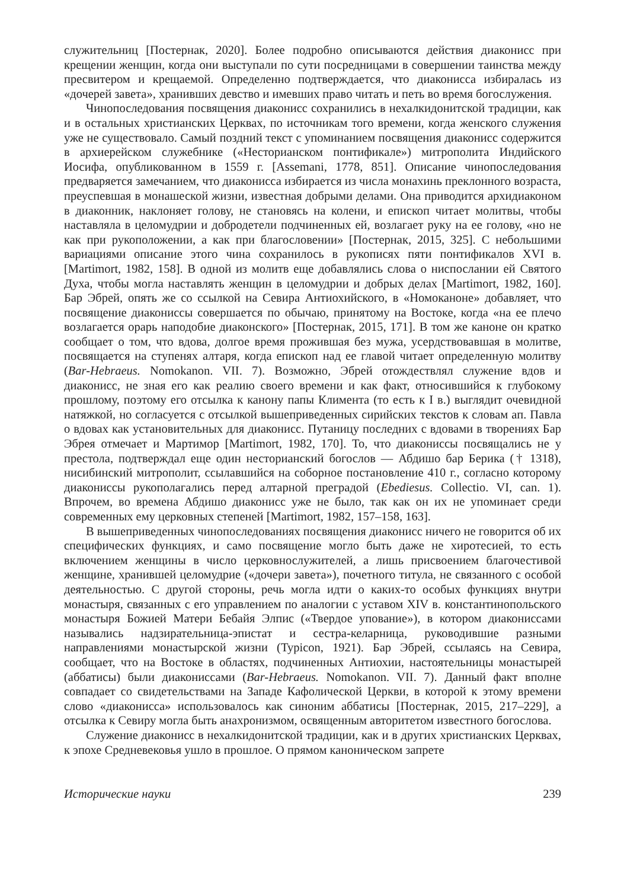служительниц [Постернак, 2020]. Более подробно описываются действия диаконисс при крещении женщин, когда они выступали по сути посредницами в совершении таинства между пресвитером и крещаемой. Определенно подтверждается, что диаконисса избиралась из «дочерей завета», хранивших девство и имевших право читать и петь во время богослужения.
Чинопоследования посвящения диаконисс сохранились в нехалкидонитской традиции, как и в остальных христианских Церквах, по источникам того времени, когда женского служения уже не существовало. Самый поздний текст с упоминанием посвящения диаконисс содержится в архиерейском служебнике («Несторианском понтификале») митрополита Индийского Иосифа, опубликованном в 1559 г. [Assemani, 1778, 851]. Описание чинопоследования предваряется замечанием, что диаконисса избирается из числа монахинь преклонного возраста, преуспевшая в монашеской жизни, известная добрыми делами. Она приводится архидиаконом в диаконник, наклоняет голову, не становясь на колени, и епископ читает молитвы, чтобы наставляла в целомудрии и добродетели подчиненных ей, возлагает руку на ее голову, «но не как при рукоположении, а как при благословении» [Постернак, 2015, 325]. С небольшими вариациями описание этого чина сохранилось в рукописях пяти понтификалов XVI в. [Martimort, 1982, 158]. В одной из молитв еще добавлялись слова о ниспослании ей Святого Духа, чтобы могла наставлять женщин в целомудрии и добрых делах [Martimort, 1982, 160]. Бар Эбрей, опять же со ссылкой на Севира Антиохийского, в «Номоканоне» добавляет, что посвящение диакониссы совершается по обычаю, принятому на Востоке, когда «на ее плечо возлагается орарь наподобие диаконского» [Постернак, 2015, 171]. В том же каноне он кратко сообщает о том, что вдова, долгое время прожившая без мужа, усердствовавшая в молитве, посвящается на ступенях алтаря, когда епископ над ее главой читает определенную молитву (Bar-Hebraeus. Nomokanon. VII. 7). Возможно, Эбрей отождествлял служение вдов и диаконисс, не зная его как реалию своего времени и как факт, относившийся к глубокому прошлому, поэтому его отсылка к канону папы Климента (то есть к I в.) выглядит очевидной натяжкой, но согласуется с отсылкой вышеприведенных сирийских текстов к словам ап. Павла о вдовах как установительных для диаконисс. Путаницу последних с вдовами в творениях Бар Эбрея отмечает и Мартимор [Martimort, 1982, 170]. То, что диакониссы посвящались не у престола, подтверждал еще один несторианский богослов — Абдишо бар Берика († 1318), нисибинский митрополит, ссылавшийся на соборное постановление 410 г., согласно которому диакониссы рукополагались перед алтарной преградой (Ebediesus. Collectio. VI, can. 1). Впрочем, во времена Абдишо диаконисс уже не было, так как он их не упоминает среди современных ему церковных степеней [Martimort, 1982, 157–158, 163].
В вышеприведенных чинопоследованиях посвящения диаконисс ничего не говорится об их специфических функциях, и само посвящение могло быть даже не хиротесией, то есть включением женщины в число церковнослужителей, а лишь присвоением благочестивой женщине, хранившей целомудрие («дочери завета»), почетного титула, не связанного с особой деятельностью. С другой стороны, речь могла идти о каких-то особых функциях внутри монастыря, связанных с его управлением по аналогии с уставом XIV в. константинопольского монастыря Божией Матери Бебайя Элпис («Твердое упование»), в котором диакониссами назывались надзирательница-эпистат и сестра-келарница, руководившие разными направлениями монастырской жизни (Typicon, 1921). Бар Эбрей, ссылаясь на Севира, сообщает, что на Востоке в областях, подчиненных Антиохии, настоятельницы монастырей (аббатисы) были диакониссами (Bar-Hebraeus. Nomokanon. VII. 7). Данный факт вполне совпадает со свидетельствами на Западе Кафолической Церкви, в которой к этому времени слово «диакониссa» использовалось как синоним аббатисы [Постернак, 2015, 217–229], а отсылка к Севиру могла быть анахронизмом, освященным авторитетом известного богослова.
Служение диаконисс в нехалкидонитской традиции, как и в других христианских Церквах, к эпохе Средневековья ушло в прошлое. О прямом каноническом запрете
Исторические науки 239